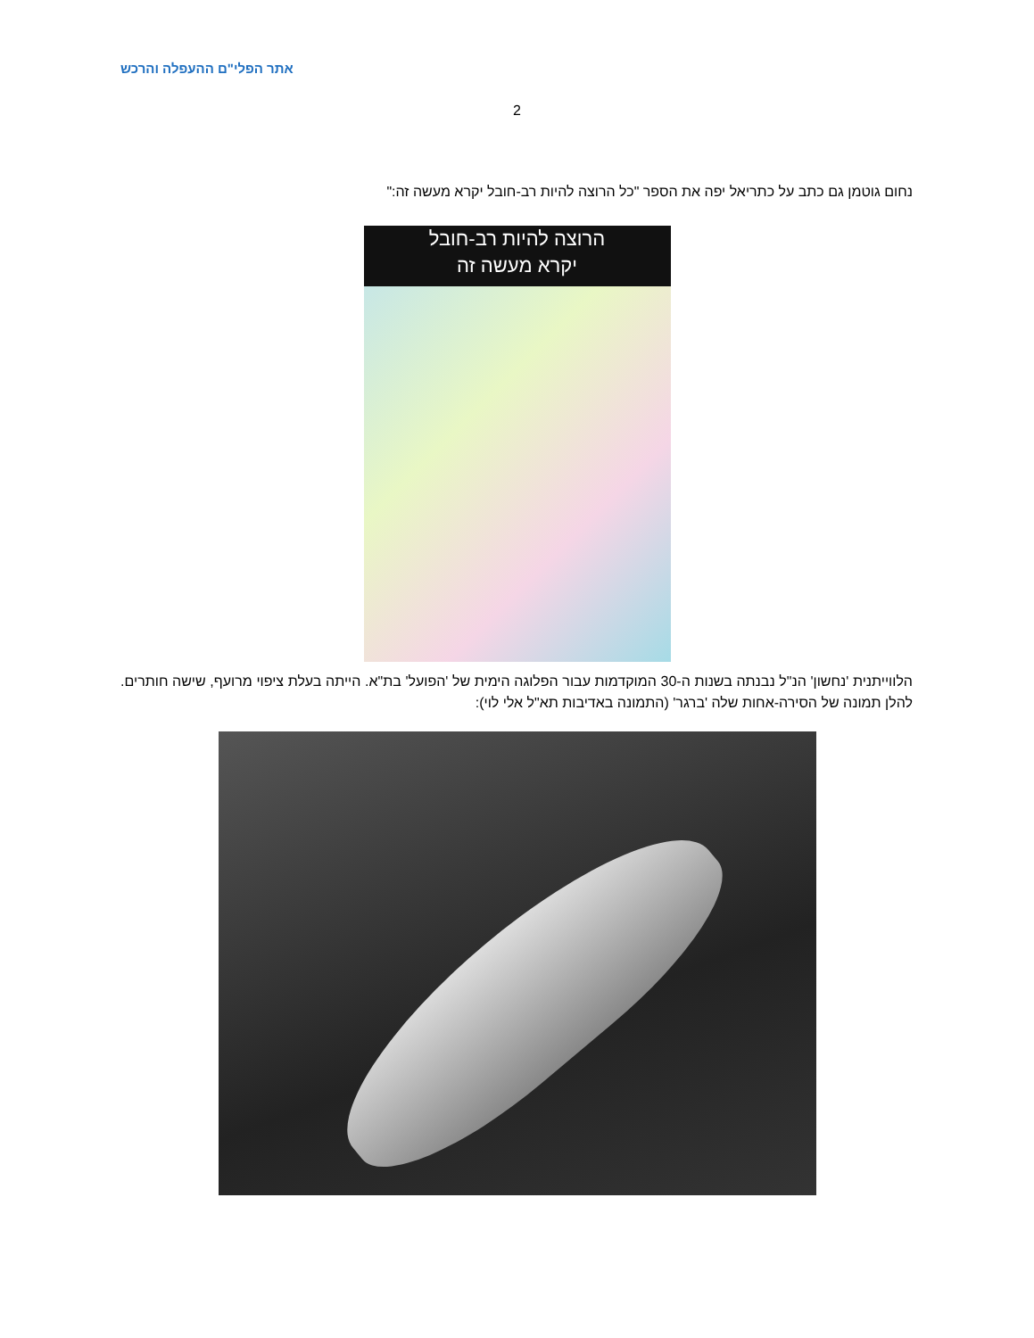אתר הפלי"ם ההעפלה והרכש
2
נחום גוטמן גם כתב על כתריאל יפה את הספר "כל הרוצה להיות רב-חובל יקרא מעשה זה:"
הרוצה להיות רב-חובל
יקרא מעשה זה
הלווייתנית 'נחשון' הנ"ל נבנתה בשנות ה-30 המוקדמות עבור הפלוגה הימית של 'הפועל' בת"א. הייתה בעלת ציפוי מרועף, שישה חותרים. להלן תמונה של הסירה-אחות שלה 'ברגר' (התמונה באדיבות תא"ל אלי לוי):